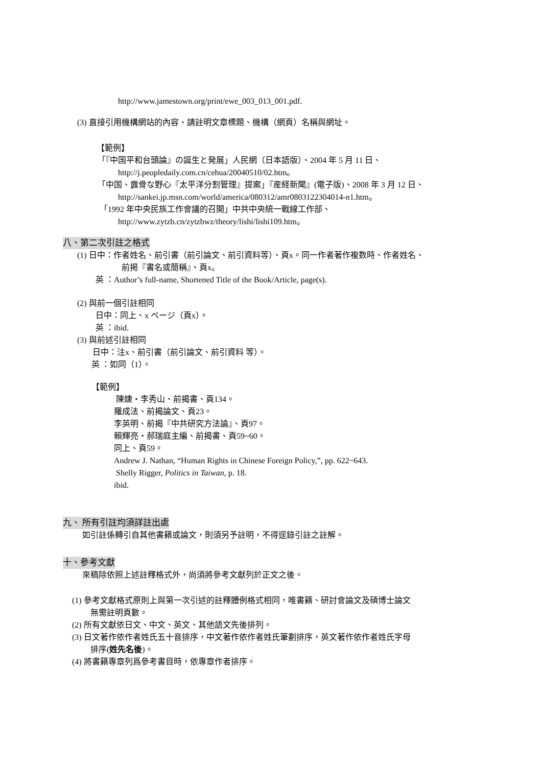http://www.jamestown.org/print/ewe_003_013_001.pdf.
(3) 直接引用機構網站的內容、請註明文章標題、機構（網頁）名稱與網址。
【範例】
「『中国平和台頭論』の誕生と発展」人民網（日本語版）、2004 年 5 月 11 日、
http://j.peopledaily.com.cn/cehua/20040510/02.htm。
「中国、露骨な野心『太平洋分割管理』提案」『産経新聞』(電子版)、2008 年 3 月 12 日、
http://sankei.jp.msn.com/world/america/080312/amr0803122304014-n1.htm。
「1992 年中央民族工作會議的召開」中共中央統一戰線工作部、
http://www.zytzb.cn/zytzbwz/theory/lishi/lishi109.htm。
八、第二次引註之格式
(1) 日中：作者姓名、前引書（前引論文、前引資料等）、頁x。同一作者著作複数時、作者姓名、
前掲『書名或簡稱』、頁x。
英 ：Author’s full-name, Shortened Title of the Book/Article, page(s).
(2) 與前一個引註相同
日中：同上、x ページ（頁x）。
英 ：ibid.
(3) 與前述引註相同
日中：注x、前引書（前引論文、前引資料 等）。
英 ：如同（1）。
【範例】
陳婕・李秀山、前揭書、頁134。
羅成法、前揭論文、頁23。
李英明、前揭『中共研究方法論』、頁97。
賴輝亮・郝瑞庭主編、前揭書、頁59~60。
同上、頁59。
Andrew J. Nathan, “Human Rights in Chinese Foreign Policy,”, pp. 622~643.
Shelly Rigger, Politics in Taiwan, p. 18.
ibid.
九、 所有引註均須詳註出處
如引註係轉引自其他書籍或論文，則須另予註明，不得逕錄引註之註解。
十、參考文獻
來稿除依照上述註釋格式外，尚須將參考文獻列於正文之後。
(1) 參考文獻格式原則上與第一次引述的註釋體例格式相同，唯書籍、研討會論文及碩博士論文
無需註明頁數。
(2) 所有文獻依日文、中文、英文、其他語文先後排列。
(3) 日文著作依作者姓氏五十音排序，中文著作依作者姓氏筆劃排序，英文著作依作者姓氏字母
排序(姓先名後)。
(4) 將書籍專章列爲參考書目時，依專章作者排序。